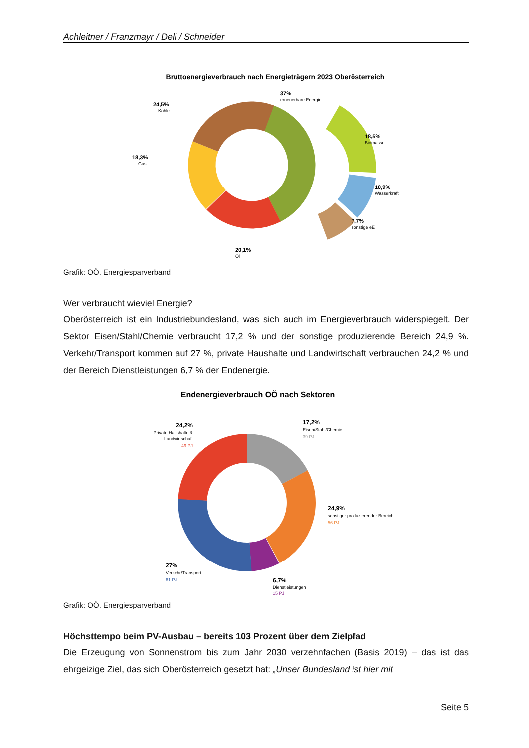Achleitner / Franzmayr / Dell / Schneider
Bruttoenergieverbrauch nach Energieträgern 2023 Oberösterreich
37%
24,5%
18,3%
18,5%
10,9%
7,7%
20,1%
erneuerbare Energie
Kohle
Gas
Biomasse
Wasserkraft
sonstige eE
Öl
Grafik: OÖ. Energiesparverband
Wer verbraucht wieviel Energie?
Oberösterreich ist ein Industriebundesland, was sich auch im Energieverbrauch widerspiegelt. Der Sektor Eisen/Stahl/Chemie verbraucht 17,2 % und der sonstige produzierende Bereich 24,9 %. Verkehr/Transport kommen auf 27 %, private Haushalte und Landwirtschaft verbrauchen 24,2 % und der Bereich Dienstleistungen 6,7 % der Endenergie.
Endenergieverbrauch OÖ nach Sektoren
17,2%
24,2%
24,9%
27%
6,7%
Eisen/Stahl/Chemie
39 PJ
Private Haushalte &
Landwirtschaft
49 PJ
sonstiger produzierender Bereich
56 PJ
Verkehr/Transport
61 PJ
Dienstleistungen
15 PJ
Grafik: OÖ. Energiesparverband
Höchsttempo beim PV-Ausbau – bereits 103 Prozent über dem Zielpfad
Die Erzeugung von Sonnenstrom bis zum Jahr 2030 verzehnfachen (Basis 2019) – das ist das ehrgeizige Ziel, das sich Oberösterreich gesetzt hat: „Unser Bundesland ist hier mit
Seite 5